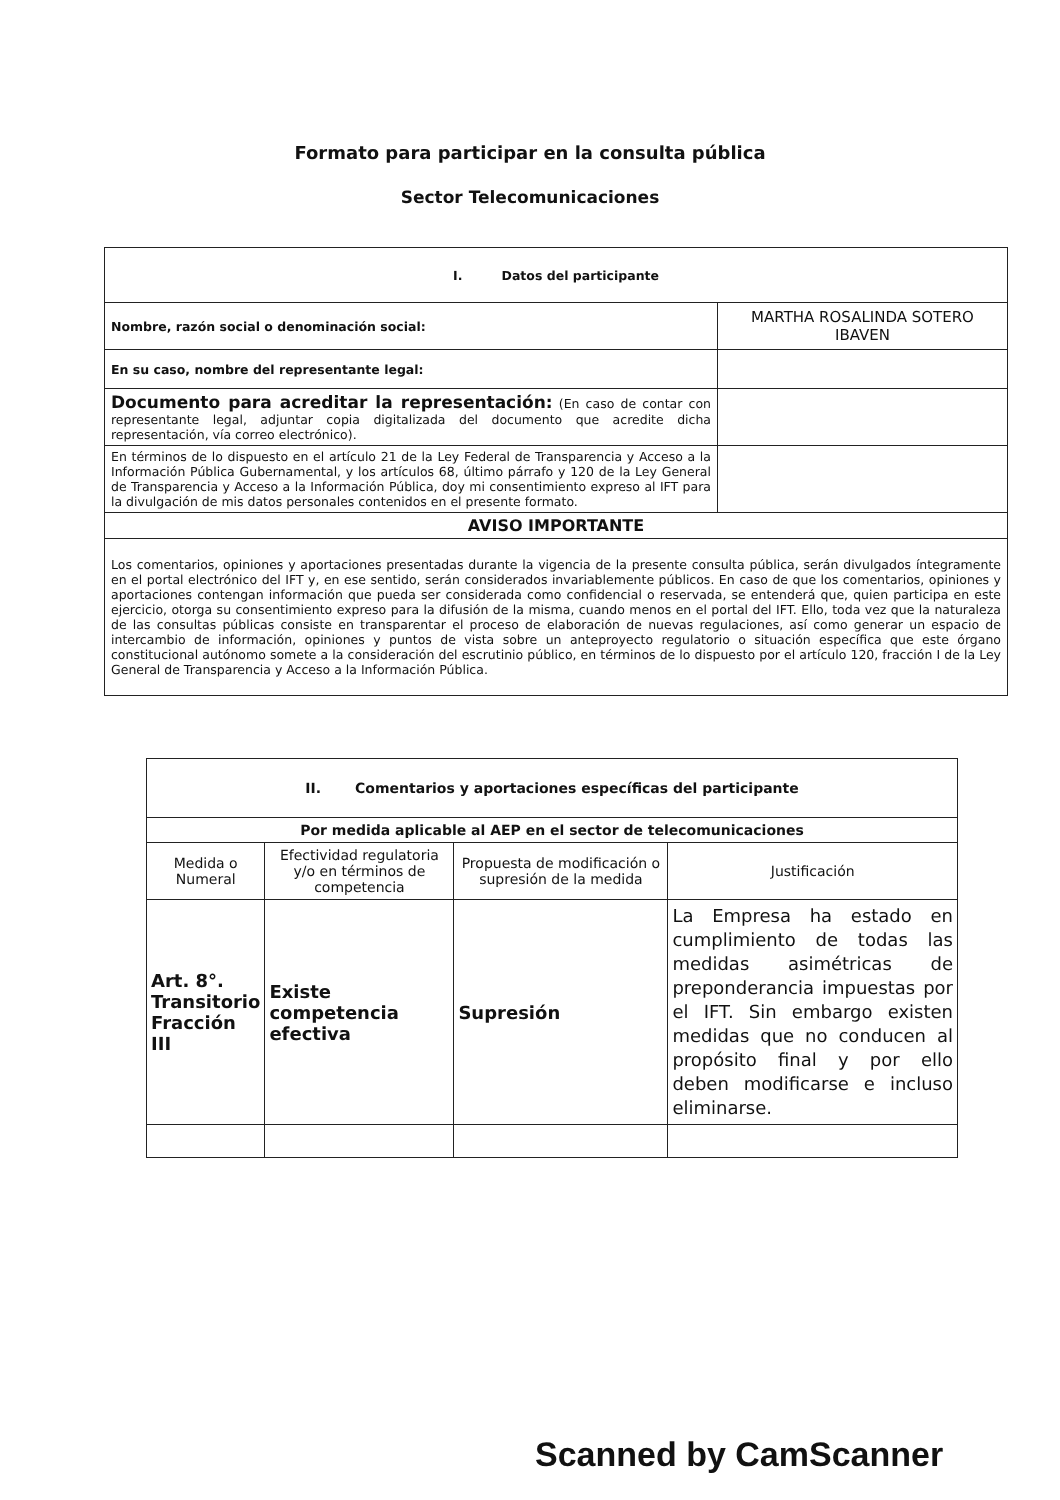Formato para participar en la consulta pública
Sector Telecomunicaciones
| I. Datos del participante | |
| Nombre, razón social o denominación social: | MARTHA ROSALINDA SOTERO IBAVEN |
| En su caso, nombre del representante legal: | |
| Documento para acreditar la representación: (En caso de contar con representante legal, adjuntar copia digitalizada del documento que acredite dicha representación, vía correo electrónico). | |
| En términos de lo dispuesto en el artículo 21 de la Ley Federal de Transparencia y Acceso a la Información Pública Gubernamental, y los artículos 68, último párrafo y 120 de la Ley General de Transparencia y Acceso a la Información Pública, doy mi consentimiento expreso al IFT para la divulgación de mis datos personales contenidos en el presente formato. | |
| AVISO IMPORTANTE | |
| Los comentarios, opiniones y aportaciones presentadas durante la vigencia de la presente consulta pública, serán divulgados íntegramente en el portal electrónico del IFT y, en ese sentido, serán considerados invariablemente públicos. En caso de que los comentarios, opiniones y aportaciones contengan información que pueda ser considerada como confidencial o reservada, se entenderá que, quien participa en este ejercicio, otorga su consentimiento expreso para la difusión de la misma, cuando menos en el portal del IFT. Ello, toda vez que la naturaleza de las consultas públicas consiste en transparentar el proceso de elaboración de nuevas regulaciones, así como generar un espacio de intercambio de información, opiniones y puntos de vista sobre un anteproyecto regulatorio o situación específica que este órgano constitucional autónomo somete a la consideración del escrutinio público, en términos de lo dispuesto por el artículo 120, fracción I de la Ley General de Transparencia y Acceso a la Información Pública. | |
| II. Comentarios y aportaciones específicas del participante | | | |
| Por medida aplicable al AEP en el sector de telecomunicaciones | | | |
| Medida o Numeral | Efectividad regulatoria y/o en términos de competencia | Propuesta de modificación o supresión de la medida | Justificación |
| Art. 8°. Transitorio Fracción III | Existe competencia efectiva | Supresión | La Empresa ha estado en cumplimiento de todas las medidas asimétricas de preponderancia impuestas por el IFT. Sin embargo existen medidas que no conducen al propósito final y por ello deben modificarse e incluso eliminarse. |
Scanned by CamScanner